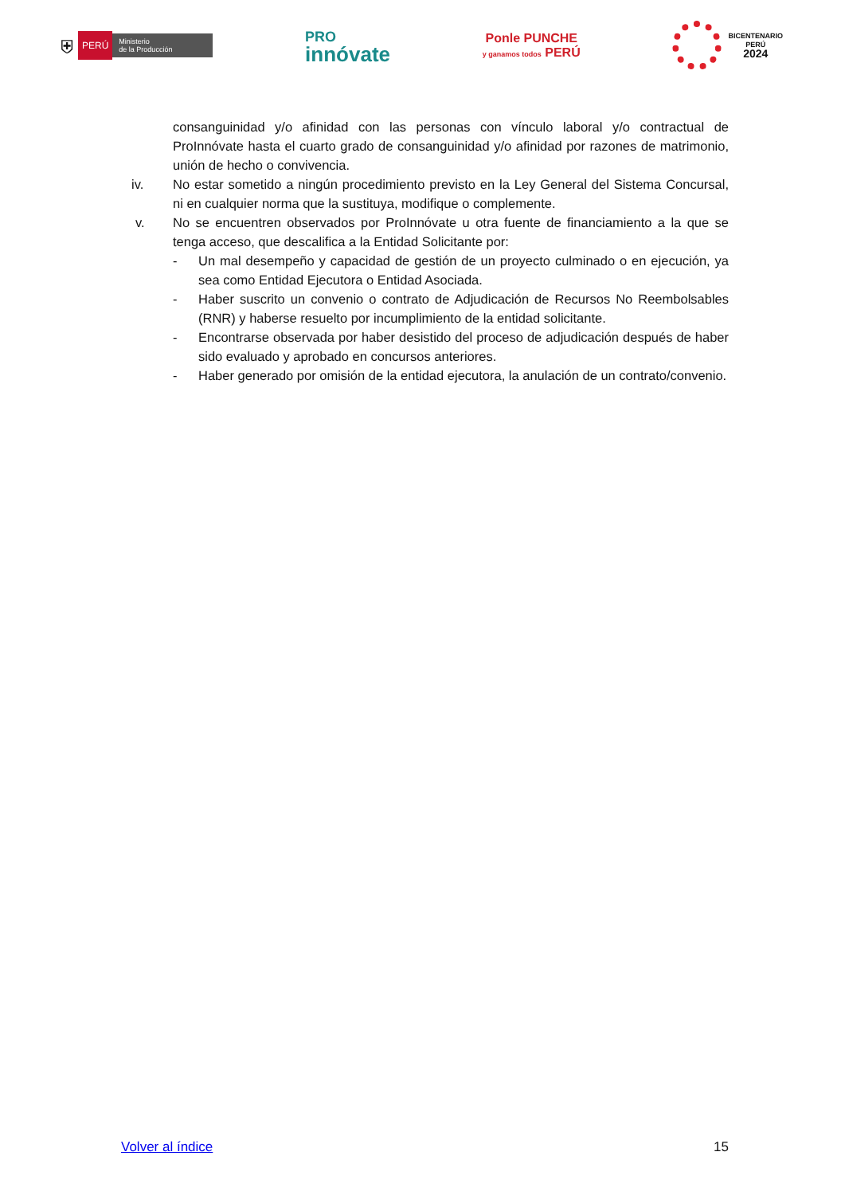⛨ PERÚ Ministerio
de la Producción
PRO
innóvate
Ponle PUNCHE
y ganamos todos PERÚ
BICENTENARIO
PERÚ
2024
consanguinidad y/o afinidad con las personas con vínculo laboral y/o contractual de ProInnóvate hasta el cuarto grado de consanguinidad y/o afinidad por razones de matrimonio, unión de hecho o convivencia.
iv. No estar sometido a ningún procedimiento previsto en la Ley General del Sistema Concursal, ni en cualquier norma que la sustituya, modifique o complemente.
v. No se encuentren observados por ProInnóvate u otra fuente de financiamiento a la que se tenga acceso, que descalifica a la Entidad Solicitante por:
- Un mal desempeño y capacidad de gestión de un proyecto culminado o en ejecución, ya sea como Entidad Ejecutora o Entidad Asociada.
- Haber suscrito un convenio o contrato de Adjudicación de Recursos No Reembolsables (RNR) y haberse resuelto por incumplimiento de la entidad solicitante.
- Encontrarse observada por haber desistido del proceso de adjudicación después de haber sido evaluado y aprobado en concursos anteriores.
- Haber generado por omisión de la entidad ejecutora, la anulación de un contrato/convenio.
Volver al índice 15